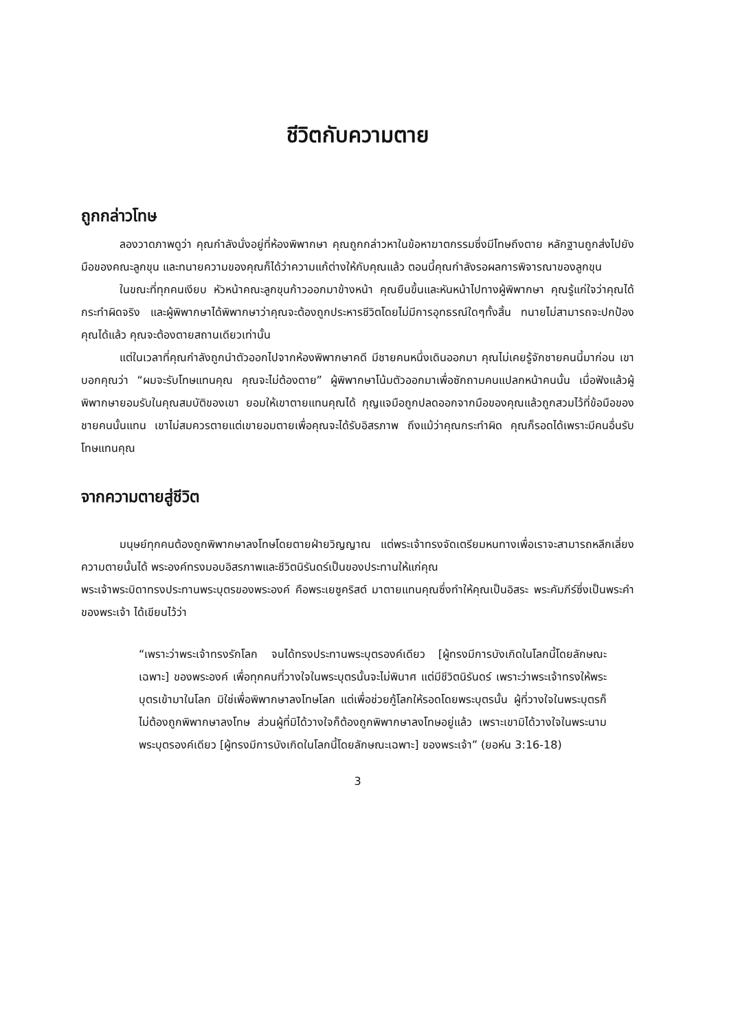ชีวิตกับความตาย
ถูกกล่าวโทษ
ลองวาดภาพดูว่า คุณกำลังนั่งอยู่ที่ห้องพิพากษา คุณถูกกล่าวหาในข้อหาฆาตกรรมซึ่งมีโทษถึงตาย หลักฐานถูกส่งไปยังมือของคณะลูกขุน และทนายความของคุณก็ได้ว่าความแก้ต่างให้กับคุณแล้ว ตอนนี้คุณกำลังรอผลการพิจารณาของลูกขุน
ในขณะที่ทุกคนเงียบ หัวหน้าคณะลูกขุนก้าวออกมาข้างหน้า คุณยืนขึ้นและหันหน้าไปทางผู้พิพากษา คุณรู้แก่ใจว่าคุณได้กระทำผิดจริง และผู้พิพากษาได้พิพากษาว่าคุณจะต้องถูกประหารชีวิตโดยไม่มีการอุทธรณ์ใดๆทั้งสิ้น ทนายไม่สามารถจะปกป้องคุณได้แล้ว คุณจะต้องตายสถานเดียวเท่านั้น
แต่ในเวลาที่คุณกำลังถูกนำตัวออกไปจากห้องพิพากษาคดี มีชายคนหนึ่งเดินออกมา คุณไม่เคยรู้จักชายคนนี้มาก่อน เขาบอกคุณว่า “ผมจะรับโทษแทนคุณ คุณจะไม่ต้องตาย” ผู้พิพากษาโน้มตัวออกมาเพื่อซักถามคนแปลกหน้าคนนั้น เมื่อฟังแล้วผู้พิพากษายอมรับในคุณสมบัติของเขา ยอมให้เขาตายแทนคุณได้ กุญแจมือถูกปลดออกจากมือของคุณแล้วถูกสวมไว้ที่ข้อมือของชายคนนั้นแทน เขาไม่สมควรตายแต่เขายอมตายเพื่อคุณจะได้รับอิสรภาพ ถึงแม้ว่าคุณกระทำผิด คุณก็รอดได้เพราะมีคนอื่นรับโทษแทนคุณ
จากความตายสู่ชีวิต
มนุษย์ทุกคนต้องถูกพิพากษาลงโทษโดยตายฝ่ายวิญญาณ แต่พระเจ้าทรงจัดเตรียมหนทางเพื่อเราจะสามารถหลีกเลี่ยงความตายนั้นได้ พระองค์ทรงมอบอิสรภาพและชีวิตนิรันดร์เป็นของประทานให้แก่คุณ
พระเจ้าพระบิดาทรงประทานพระบุตรของพระองค์ คือพระเยซูคริสต์ มาตายแทนคุณซึ่งทำให้คุณเป็นอิสระ พระคัมภีร์ซึ่งเป็นพระคำของพระเจ้า ได้เขียนไว้ว่า
“เพราะว่าพระเจ้าทรงรักโลก จนได้ทรงประทานพระบุตรองค์เดียว [ผู้ทรงมีการบังเกิดในโลกนี้โดยลักษณะเฉพาะ] ของพระองค์ เพื่อทุกคนที่วางใจในพระบุตรนั้นจะไม่พินาศ แต่มีชีวิตนิรันดร์ เพราะว่าพระเจ้าทรงให้พระบุตรเข้ามาในโลก มิใช่เพื่อพิพากษาลงโทษโลก แต่เพื่อช่วยกู้โลกให้รอดโดยพระบุตรนั้น ผู้ที่วางใจในพระบุตรก็ไม่ต้องถูกพิพากษาลงโทษ ส่วนผู้ที่มิได้วางใจก็ต้องถูกพิพากษาลงโทษอยู่แล้ว เพราะเขามิได้วางใจในพระนามพระบุตรองค์เดียว [ผู้ทรงมีการบังเกิดในโลกนี้โดยลักษณะเฉพาะ] ของพระเจ้า” (ยอห์น 3:16-18)
3